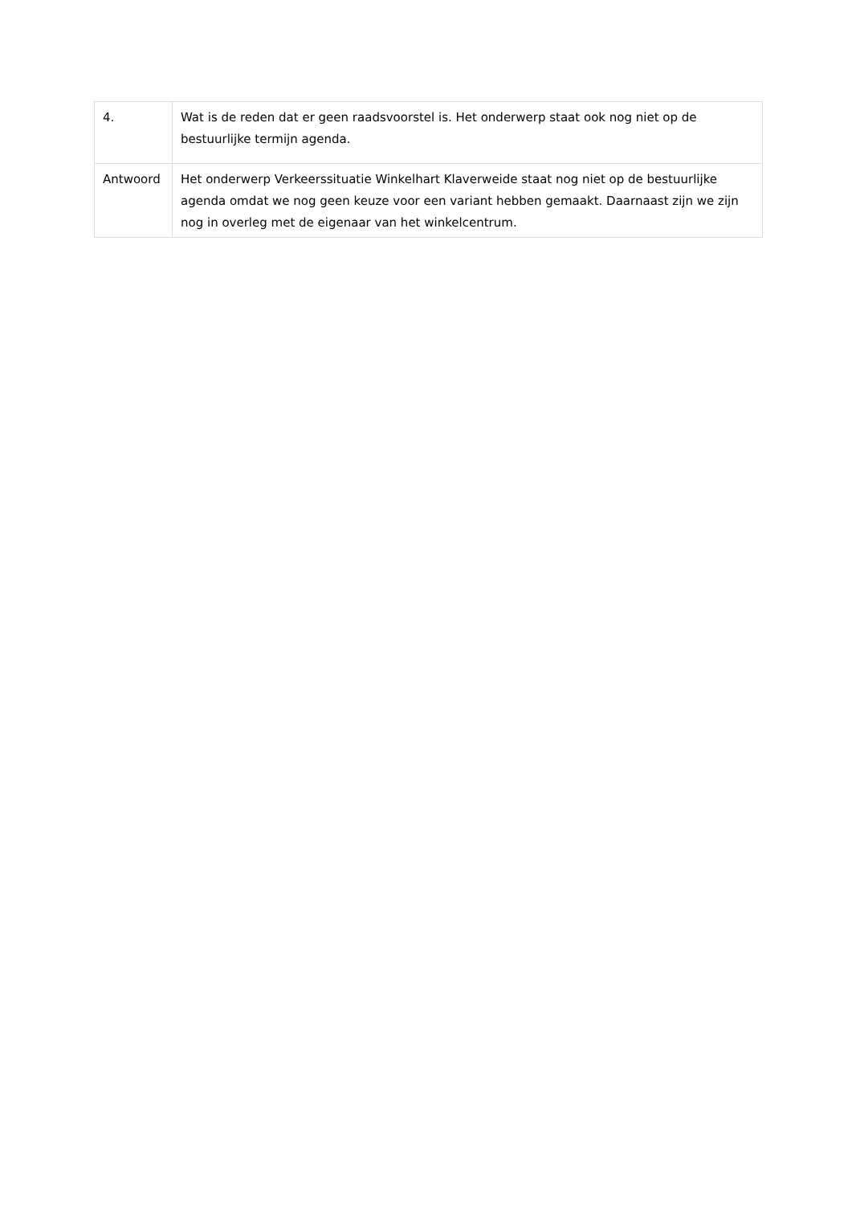| 4. | Wat is de reden dat er geen raadsvoorstel is. Het onderwerp staat ook nog niet op de bestuurlijke termijn agenda. |
| Antwoord | Het onderwerp Verkeerssituatie Winkelhart Klaverweide staat nog niet op de bestuurlijke agenda omdat we nog geen keuze voor een variant hebben gemaakt. Daarnaast zijn we zijn nog in overleg met de eigenaar van het winkelcentrum. |